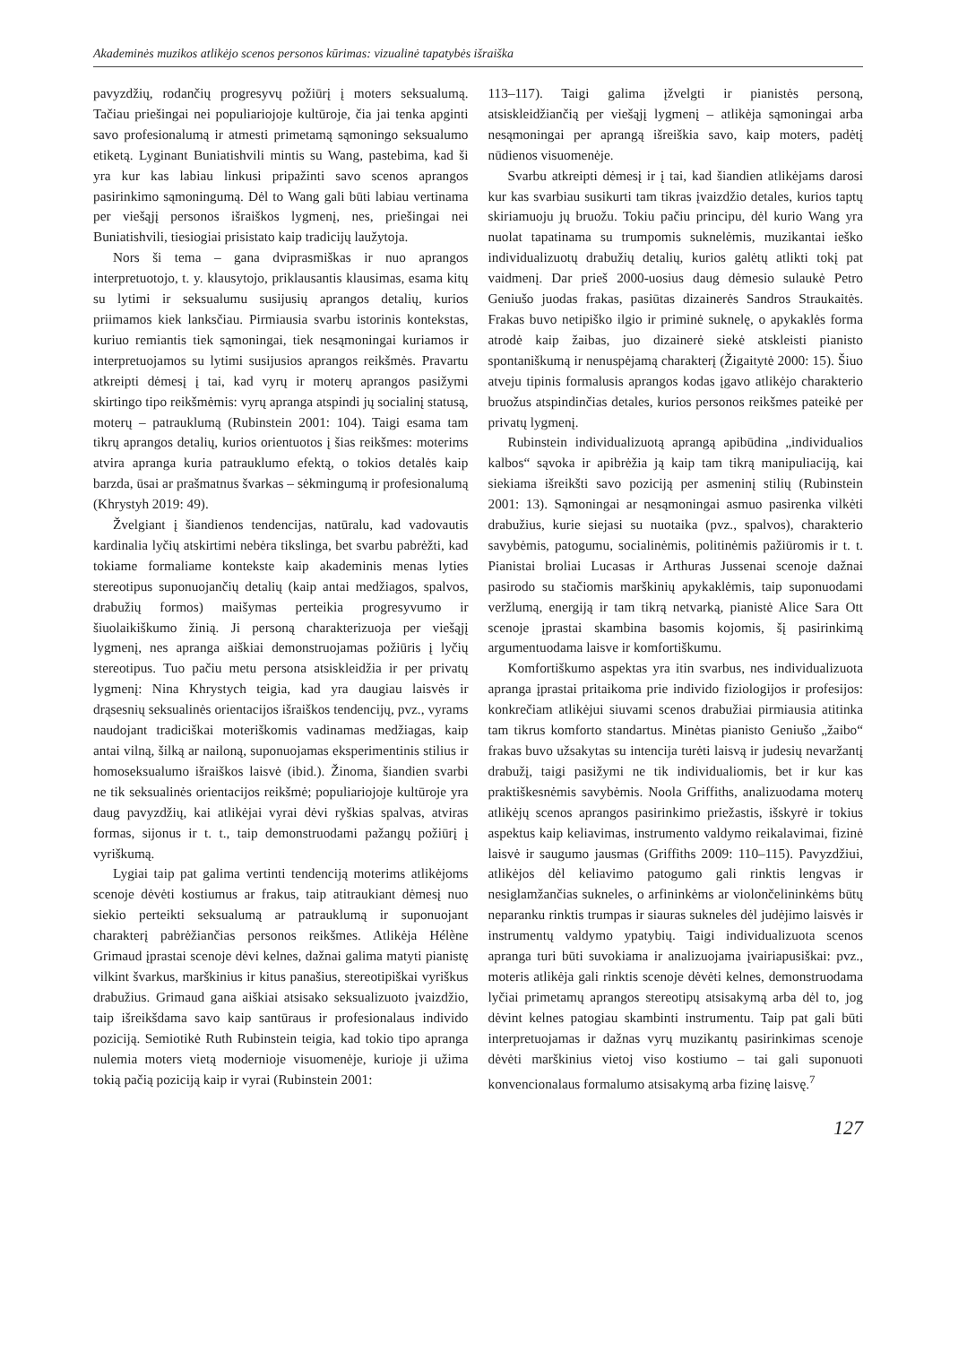Akademinės muzikos atlikėjo scenos personos kūrimas: vizualinė tapatybės išraiška
pavyzdžių, rodančių progresyvų požiūrį į moters seksualumą. Tačiau priešingai nei populiariojoje kultūroje, čia jai tenka apginti savo profesionalumą ir atmesti primetamą sąmoningo seksualumo etiketą. Lyginant Buniatishvili mintis su Wang, pastebima, kad ši yra kur kas labiau linkusi pripažinti savo scenos aprangos pasirinkimo sąmoningumą. Dėl to Wang gali būti labiau vertinama per viešąjį personos išraiškos lygmenį, nes, priešingai nei Buniatishvili, tiesiogiai prisistato kaip tradicijų laužytoja.
Nors ši tema – gana dviprasmiškas ir nuo aprangos interpretuotojo, t. y. klausytojo, priklausantis klausimas, esama kitų su lytimi ir seksualumu susijusių aprangos detalių, kurios priimamos kiek lanksčiau. Pirmiausia svarbu istorinis kontekstas, kuriuo remiantis tiek sąmoningai, tiek nesąmoningai kuriamos ir interpretuojamos su lytimi susijusios aprangos reikšmės. Pravartu atkreipti dėmesį į tai, kad vyrų ir moterų aprangos pasižymi skirtingo tipo reikšmėmis: vyrų apranga atspindi jų socialinį statusą, moterų – patrauklumą (Rubinstein 2001: 104). Taigi esama tam tikrų aprangos detalių, kurios orientuotos į šias reikšmes: moterims atvira apranga kuria patrauklumo efektą, o tokios detalės kaip barzda, ūsai ar prašmatnus švarkas – sėkmingumą ir profesionalumą (Khrystyh 2019: 49).
Žvelgiant į šiandienos tendencijas, natūralu, kad vadovautis kardinalia lyčių atskirtimi nebėra tikslinga, bet svarbu pabrėžti, kad tokiame formaliame kontekste kaip akademinis menas lyties stereotipus suponuojančių detalių (kaip antai medžiagos, spalvos, drabužių formos) maišymas perteikia progresyvumo ir šiuolaikiškumo žinią. Ji personą charakterizuoja per viešąjį lygmenį, nes apranga aiškiai demonstruojamas požiūris į lyčių stereotipus. Tuo pačiu metu persona atsiskleidžia ir per privatų lygmenį: Nina Khrystych teigia, kad yra daugiau laisvės ir drąsesnių seksualinės orientacijos išraiškos tendencijų, pvz., vyrams naudojant tradiciškai moteriškomis vadinamas medžiagas, kaip antai vilną, šilką ar nailoną, suponuojamas eksperimentinis stilius ir homoseksualumo išraiškos laisvė (ibid.). Žinoma, šiandien svarbi ne tik seksualinės orientacijos reikšmė; populiariojoje kultūroje yra daug pavyzdžių, kai atlikėjai vyrai dėvi ryškias spalvas, atviras formas, sijonus ir t. t., taip demonstruodami pažangų požiūrį į vyriškumą.
Lygiai taip pat galima vertinti tendenciją moterims atlikėjoms scenoje dėvėti kostiumus ar frakus, taip atitraukiant dėmesį nuo siekio perteikti seksualumą ar patrauklumą ir suponuojant charakterį pabrėžiančias personos reikšmes. Atlikėja Hélène Grimaud įprastai scenoje dėvi kelnes, dažnai galima matyti pianistę vilkint švarkus, marškinius ir kitus panašius, stereotipiškai vyriškus drabužius. Grimaud gana aiškiai atsisako seksualizuoto įvaizdžio, taip išreikšdama savo kaip santūraus ir profesionalaus individo poziciją. Semiotikė Ruth Rubinstein teigia, kad tokio tipo apranga nulemia moters vietą modernioje visuomenėje, kurioje ji užima tokią pačią poziciją kaip ir vyrai (Rubinstein 2001:
113–117). Taigi galima įžvelgti ir pianistės personą, atsiskleidžiančią per viešąjį lygmenį – atlikėja sąmoningai arba nesąmoningai per aprangą išreiškia savo, kaip moters, padėtį nūdienos visuomenėje.
Svarbu atkreipti dėmesį ir į tai, kad šiandien atlikėjams darosi kur kas svarbiau susikurti tam tikras įvaizdžio detales, kurios taptų skiriamuoju jų bruožu. Tokiu pačiu principu, dėl kurio Wang yra nuolat tapatinama su trumpomis suknelėmis, muzikantai ieško individualizuotų drabužių detalių, kurios galėtų atlikti tokį pat vaidmenį. Dar prieš 2000-uosius daug dėmesio sulaukė Petro Geniušo juodas frakas, pasiūtas dizainerės Sandros Straukaitės. Frakas buvo netipiško ilgio ir priminė suknelę, o apykaklės forma atrodė kaip žaibas, juo dizainerė siekė atskleisti pianisto spontaniškumą ir nenuspėjamą charakterį (Žigaitytė 2000: 15). Šiuo atveju tipinis formalusis aprangos kodas įgavo atlikėjo charakterio bruožus atspindinčias detales, kurios personos reikšmes pateikė per privatų lygmenį.
Rubinstein individualizuotą aprangą apibūdina „individualios kalbos“ sąvoka ir apibrėžia ją kaip tam tikrą manipuliaciją, kai siekiama išreikšti savo poziciją per asmeninį stilių (Rubinstein 2001: 13). Sąmoningai ar nesąmoningai asmuo pasirenka vilkėti drabužius, kurie siejasi su nuotaika (pvz., spalvos), charakterio savybėmis, patogumu, socialinėmis, politinėmis pažiūromis ir t. t. Pianistai broliai Lucasas ir Arthuras Jussenai scenoje dažnai pasirodo su stačiomis marškinių apykaklėmis, taip suponuodami veržlumą, energiją ir tam tikrą netvarką, pianistė Alice Sara Ott scenoje įprastai skambina basomis kojomis, šį pasirinkimą argumentuodama laisve ir komfortiškumu.
Komfortiškumo aspektas yra itin svarbus, nes individualizuota apranga įprastai pritaikoma prie individo fiziologijos ir profesijos: konkrečiam atlikėjui siuvami scenos drabužiai pirmiausia atitinka tam tikrus komforto standartus. Minėtas pianisto Geniušo „žaibo“ frakas buvo užsakytas su intencija turėti laisvą ir judesių nevaržantį drabužį, taigi pasižymi ne tik individualiomis, bet ir kur kas praktiškesnėmis savybėmis. Noola Griffiths, analizuodama moterų atlikėjų scenos aprangos pasirinkimo priežastis, išskyrė ir tokius aspektus kaip keliavimas, instrumento valdymo reikalavimai, fizinė laisvė ir saugumo jausmas (Griffiths 2009: 110–115). Pavyzdžiui, atlikėjos dėl keliavimo patogumo gali rinktis lengvas ir nesiglamžančias sukneles, o arfininkėms ar violončelininkėms būtų neparanku rinktis trumpas ir siauras sukneles dėl judėjimo laisvės ir instrumentų valdymo ypatybių. Taigi individualizuota scenos apranga turi būti suvokiama ir analizuojama įvairiapusiškai: pvz., moteris atlikėja gali rinktis scenoje dėvėti kelnes, demonstruodama lyčiai primetamų aprangos stereotipų atsisakymą arba dėl to, jog dėvint kelnes patogiau skambinti instrumentu. Taip pat gali būti interpretuojamas ir dažnas vyrų muzikantų pasirinkimas scenoje dėvėti marškinius vietoj viso kostiumo – tai gali suponuoti konvencionalaus formalumo atsisakymą arba fizinę laisvę.<sup>7</sup>
127